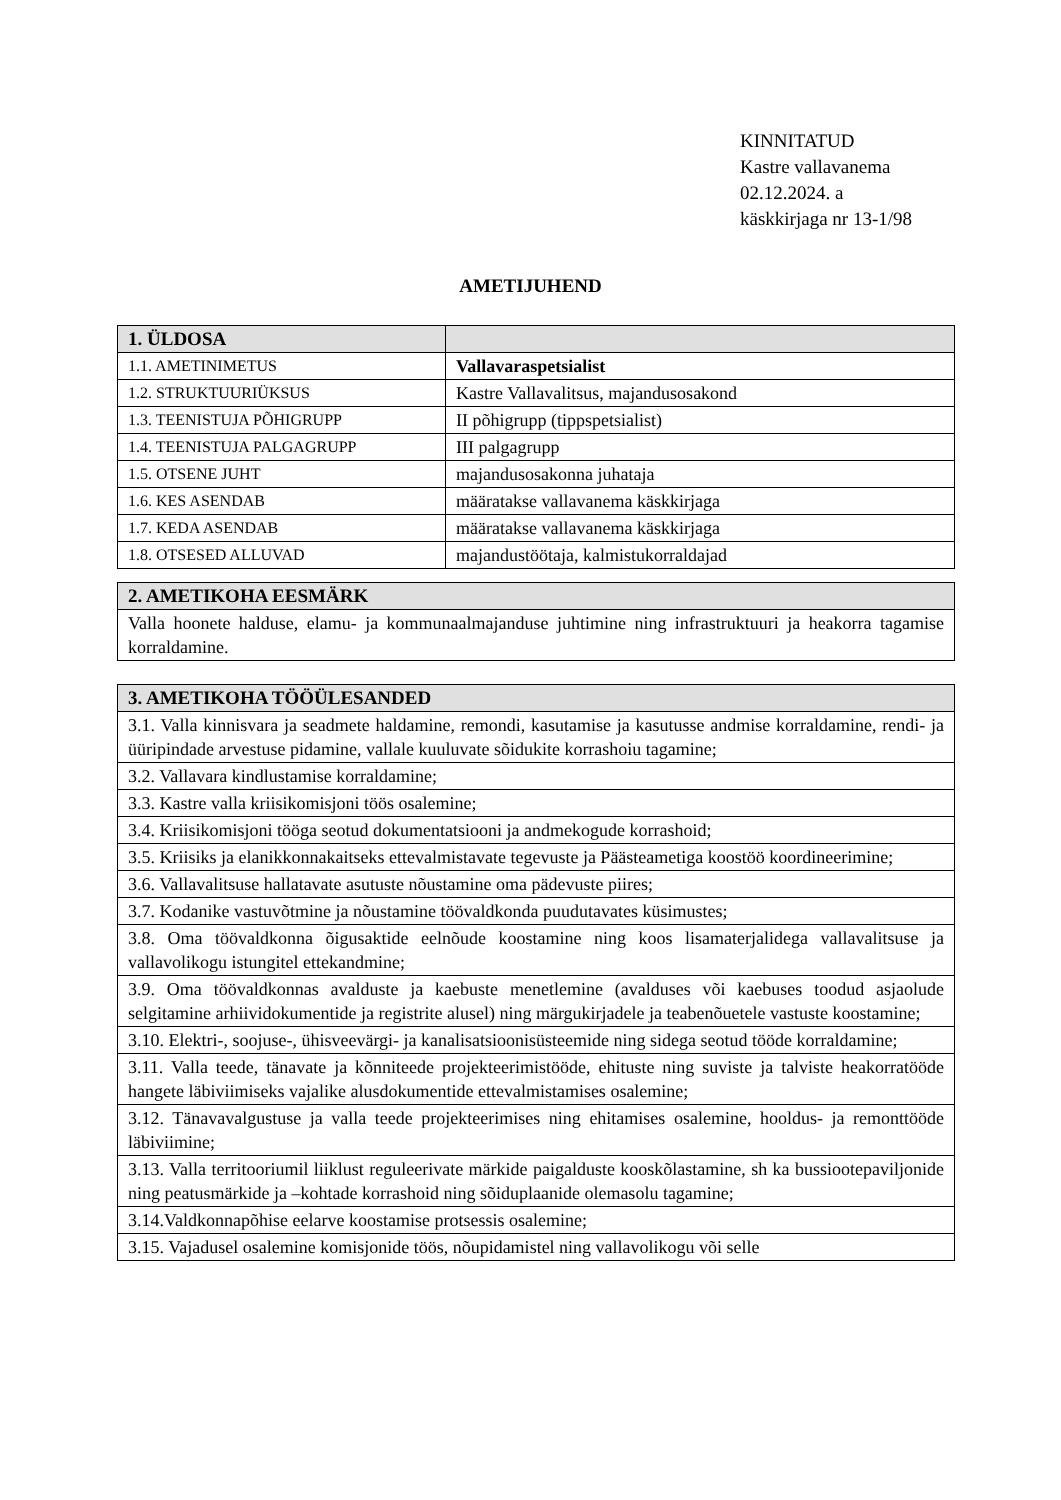KINNITATUD
Kastre vallavanema
02.12.2024. a
käskkirjaga nr 13-1/98
AMETIJUHEND
| 1. ÜLDOSA | |
| --- | --- |
| 1.1. AMETINIMETUS | Vallavaraspetsialist |
| 1.2. STRUKTUURIÜKSUS | Kastre Vallavalitsus, majandusosakond |
| 1.3. TEENISTUJA PÕHIGRUPP | II põhigrupp (tippspetsialist) |
| 1.4. TEENISTUJA PALGAGRUPP | III palgagrupp |
| 1.5. OTSENE JUHT | majandusosakonna juhataja |
| 1.6. KES ASENDAB | määratakse vallavanema käskkirjaga |
| 1.7. KEDA ASENDAB | määratakse vallavanema käskkirjaga |
| 1.8. OTSESED ALLUVAD | majandustöötaja, kalmistukorraldajad |
| 2. AMETIKOHA EESMÄRK |
| --- |
| Valla hoonete halduse, elamu- ja kommunaalmajanduse juhtimine ning infrastruktuuri ja heakorra tagamise korraldamine. |
| 3. AMETIKOHA TÖÖÜLESANDED |
| --- |
| 3.1. Valla kinnisvara ja seadmete haldamine, remondi, kasutamise ja kasutusse andmise korraldamine, rendi- ja üüripindade arvestuse pidamine, vallale kuuluvate sõidukite korrashoiu tagamine; |
| 3.2. Vallavara kindlustamise korraldamine; |
| 3.3. Kastre valla kriisikomisjoni töös osalemine; |
| 3.4. Kriisikomisjoni tööga seotud dokumentatsiooni ja andmekogude korrashoid; |
| 3.5. Kriisiks ja elanikkonnakaitseks ettevalmistavate tegevuste ja Päästeametiga koostöö koordineerimine; |
| 3.6. Vallavalitsuse hallatavate asutuste nõustamine oma pädevuste piires; |
| 3.7. Kodanike vastuvõtmine ja nõustamine töövaldkonda puudutavates küsimustes; |
| 3.8. Oma töövaldkonna õigusaktide eelnõude koostamine ning koos lisamaterjalidega vallavalitsuse ja vallavolikogu istungitel ettekandmine; |
| 3.9. Oma töövaldkonnas avalduste ja kaebuste menetlemine (avalduses või kaebuses toodud asjaolude selgitamine arhiividokumentide ja registrite alusel) ning märgukirjadele ja teabenõuetele vastuste koostamine; |
| 3.10. Elektri-, soojuse-, ühisveevärgi- ja kanalisatsioonisüsteemide ning sidega seotud tööde korraldamine; |
| 3.11. Valla teede, tänavate ja kõnniteede projekteerimistööde, ehituste ning suviste ja talviste heakorratööde hangete läbiviimiseks vajalike alusdokumentide ettevalmistamises osalemine; |
| 3.12. Tänavavalgustuse ja valla teede projekteerimises ning ehitamises osalemine, hooldus- ja remonttööde läbiviimine; |
| 3.13. Valla territooriumil liiklust reguleerivate märkide paigalduste kooskõlastamine, sh ka bussiootepaviljonide ning peatusmärkide ja –kohtade korrashoid ning sõiduplaanide olemasolu tagamine; |
| 3.14.Valdkonnapõhise eelarve koostamise protsessis osalemine; |
| 3.15. Vajadusel osalemine komisjonide töös, nõupidamistel ning vallavolikogu või selle |